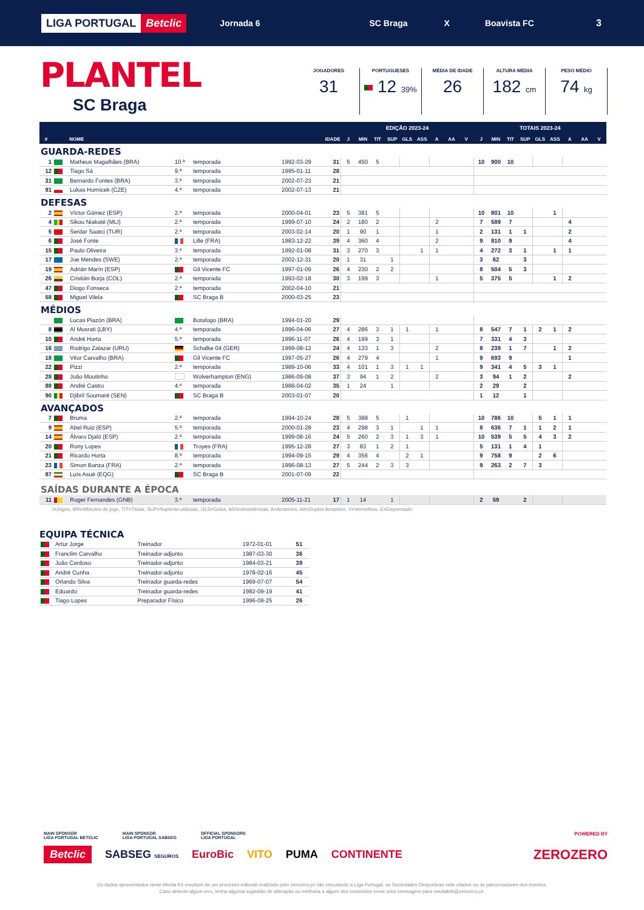LIGA PORTUGAL Betclic
Jornada 6 SC Braga X Boavista FC 3
PLANTEL
SC Braga
JOGADORES
31
PORTUGUESES
12 39%
MÉDIA DE IDADE
26
ALTURA MÉDIA
182 cm
PESO MÉDIO
74 kg
| | | | | | | | EDIÇÃO 2023-24 | | | | | | | | | TOTAIS 2023-24 | | | | | | | | |
| --- | --- | --- | --- | --- | --- | --- | --- | --- | --- | --- | --- | --- | --- | --- | --- | --- | --- | --- | --- | --- | --- | --- | --- | --- |
| # | | NOME | | | IDADE | | J | MIN | TIT | SUP | GLS | ASS | A | AA | V | J | MIN | TIT | SUP | GLS | ASS | A | AA | V |
| GUARDA-REDES | | | | | | | | | | | | | | | | | | | | | | | | |
| 1 | | Matheus Magalhães (BRA) | 10.ª | temporada | 1992-03-29 | 31 | 5 | 450 | 5 | | | | | | | 10 | 900 | 10 | | | | | | |
| 12 | | Tiago Sá | 9.ª | temporada | 1995-01-11 | 28 | | | | | | | | | | | | | | | | | | |
| 31 | | Bernardo Fontes (BRA) | 3.ª | temporada | 2002-07-23 | 21 | | | | | | | | | | | | | | | | | | |
| 91 | | Lukas Hornicek (CZE) | 4.ª | temporada | 2002-07-13 | 21 | | | | | | | | | | | | | | | | | | |
| DEFESAS | | | | | | | | | | | | | | | | | | | | | | | | |
| 2 | | Víctor Gómez (ESP) | 2.ª | temporada | 2000-04-01 | 23 | 5 | 381 | 5 | | | | | | | 10 | 801 | 10 | | | 1 | | | |
| 4 | | Sikou Niakaté (MLI) | 2.ª | temporada | 1999-07-10 | 24 | 2 | 180 | 2 | | | | 2 | | | 7 | 589 | 7 | | | | 4 | | |
| 5 | | Serdar Saatci (TUR) | 2.ª | temporada | 2003-02-14 | 20 | 1 | 90 | 1 | | | | 1 | | | 2 | 131 | 1 | 1 | | | 2 | | |
| 6 | | José Fonte | | Lille (FRA) | 1983-12-22 | 39 | 4 | 360 | 4 | | | | 2 | | | 9 | 810 | 9 | | | | 4 | | |
| 15 | | Paulo Oliveira | 3.ª | temporada | 1992-01-08 | 31 | 3 | 270 | 3 | | | 1 | 1 | | | 4 | 272 | 3 | 1 | | 1 | 1 | | |
| 17 | | Joe Mendes (SWE) | 2.ª | temporada | 2002-12-31 | 20 | 1 | 31 | | 1 | | | | | | 3 | 62 | | 3 | | | | | |
| 19 | | Adrián Marín (ESP) | | Gil Vicente FC | 1997-01-09 | 26 | 4 | 230 | 2 | 2 | | | | | | 8 | 504 | 5 | 3 | | | | | |
| 26 | | Cristián Borja (COL) | 2.ª | temporada | 1993-02-18 | 30 | 3 | 199 | 3 | | | | 1 | | | 5 | 375 | 5 | | | 1 | 2 | | |
| 47 | | Diogo Fonseca | 2.ª | temporada | 2002-04-10 | 21 | | | | | | | | | | | | | | | | | | |
| 58 | | Miguel Vilela | | SC Braga B | 2000-03-25 | 23 | | | | | | | | | | | | | | | | | | |
| MÉDIOS | | | | | | | | | | | | | | | | | | | | | | | | |
| | | Lucas Piazón (BRA) | | Botafogo (BRA) | 1994-01-20 | 29 | | | | | | | | | | | | | | | | | | |
| 8 | | Al Musrati (LBY) | 4.ª | temporada | 1996-04-06 | 27 | 4 | 286 | 3 | 1 | 1 | | 1 | | | 8 | 547 | 7 | 1 | 2 | 1 | 2 | | |
| 10 | | André Horta | 5.ª | temporada | 1996-11-07 | 26 | 4 | 199 | 3 | 1 | | | | | | 7 | 331 | 4 | 3 | | | | | |
| 16 | | Rodrigo Zalazar (URU) | | Schalke 04 (GER) | 1999-08-12 | 24 | 4 | 133 | 1 | 3 | | | 2 | | | 8 | 239 | 1 | 7 | | 1 | 2 | | |
| 18 | | Vitor Carvalho (BRA) | | Gil Vicente FC | 1997-05-27 | 26 | 4 | 279 | 4 | | | | 1 | | | 9 | 693 | 9 | | | | 1 | | |
| 22 | | Pizzi | 2.ª | temporada | 1989-10-06 | 33 | 4 | 101 | 1 | 3 | 1 | 1 | | | | 9 | 341 | 4 | 5 | 3 | 1 | | | |
| 28 | | João Moutinho | | Wolverhampton (ENG) | 1986-09-08 | 37 | 3 | 94 | 1 | 2 | | | 2 | | | 3 | 94 | 1 | 2 | | | 2 | | |
| 88 | | André Castro | 4.ª | temporada | 1988-04-02 | 35 | 1 | 24 | | 1 | | | | | | 2 | 29 | | 2 | | | | | |
| 90 | | Djibril Soumaré (SEN) | | SC Braga B | 2003-01-07 | 20 | | | | | | | | | | 1 | 12 | | 1 | | | | | |
| AVANÇADOS | | | | | | | | | | | | | | | | | | | | | | | | |
| 7 | | Bruma | 2.ª | temporada | 1994-10-24 | 28 | 5 | 388 | 5 | | 1 | | | | | 10 | 786 | 10 | | 5 | 1 | 1 | | |
| 9 | | Abel Ruiz (ESP) | 5.ª | temporada | 2000-01-28 | 23 | 4 | 298 | 3 | 1 | | 1 | 1 | | | 8 | 636 | 7 | 1 | 1 | 2 | 1 | | |
| 14 | | Álvaro Djaló (ESP) | 2.ª | temporada | 1999-08-16 | 24 | 5 | 260 | 2 | 3 | 1 | 3 | 1 | | | 10 | 539 | 5 | 5 | 4 | 3 | 2 | | |
| 20 | | Rony Lopes | | Troyes (FRA) | 1995-12-28 | 27 | 3 | 83 | 1 | 2 | 1 | | | | | 5 | 131 | 1 | 4 | 1 | | | | |
| 21 | | Ricardo Horta | 8.ª | temporada | 1994-09-15 | 29 | 4 | 356 | 4 | | 2 | 1 | | | | 9 | 758 | 9 | | 2 | 6 | | | |
| 23 | | Simon Banza (FRA) | 2.ª | temporada | 1996-08-13 | 27 | 5 | 244 | 2 | 3 | 3 | | | | | 9 | 263 | 2 | 7 | 3 | | | | |
| 87 | | Luís Asué (EQG) | | SC Braga B | 2001-07-09 | 22 | | | | | | | | | | | | | | | | | | |
| SAÍDAS DURANTE A ÉPOCA | | | | | | | | | | | | | | | | | | | | | | | | |
| 11 | | Roger Fernandes (GNB) | 3.ª | temporada | 2005-11-21 | 17 | 1 | 14 | | 1 | | | | | | 2 | 59 | | 2 | | | | | |
J=Jogos, MIN=Minutos de jogo, TIT=Titular, SUP=Suplente utilizado, GLS=Golos, ASS=Assistências, A=Amarelos, AA=Duplos Amarelos, V=Vermelhos, E=Emprestado
EQUIPA TÉCNICA
| | Artur Jorge | Treinador | 1972-01-01 | 51 |
| | Franclim Carvalho | Treinador-adjunto | 1987-03-30 | 36 |
| | João Cardoso | Treinador-adjunto | 1984-03-21 | 39 |
| | André Cunha | Treinador-adjunto | 1978-02-16 | 45 |
| | Orlando Silva | Treinador guarda-redes | 1969-07-07 | 54 |
| | Eduardo | Treinador guarda-redes | 1982-09-19 | 41 |
| | Tiago Lopes | Preparador Físico | 1996-09-25 | 26 |
MAIN SPONSOR
LIGA PORTUGAL BETCLIC
MAIN SPONSOR
LIGA PORTUGAL SABSEG
OFFICIAL SPONSORS
LIGA PORTUGAL
POWERED BY
Betclic SABSEG SEGUROS EuroBic VITO PUMA CONTINENTE ZEROZERO
Os dados apresentados neste Media Kit resultam de um processo editorial realizado pelo zerozero.pt não vinculando a Liga Portugal, as Sociedades Desportivas nele citados ou os patrocinadores dos eventos.
Caso detecte algum erro, tenha alguma sugestão de alteração ou melhoria a algum dos conteúdos envie uma mensagem para mediakits@zerozero.pt.